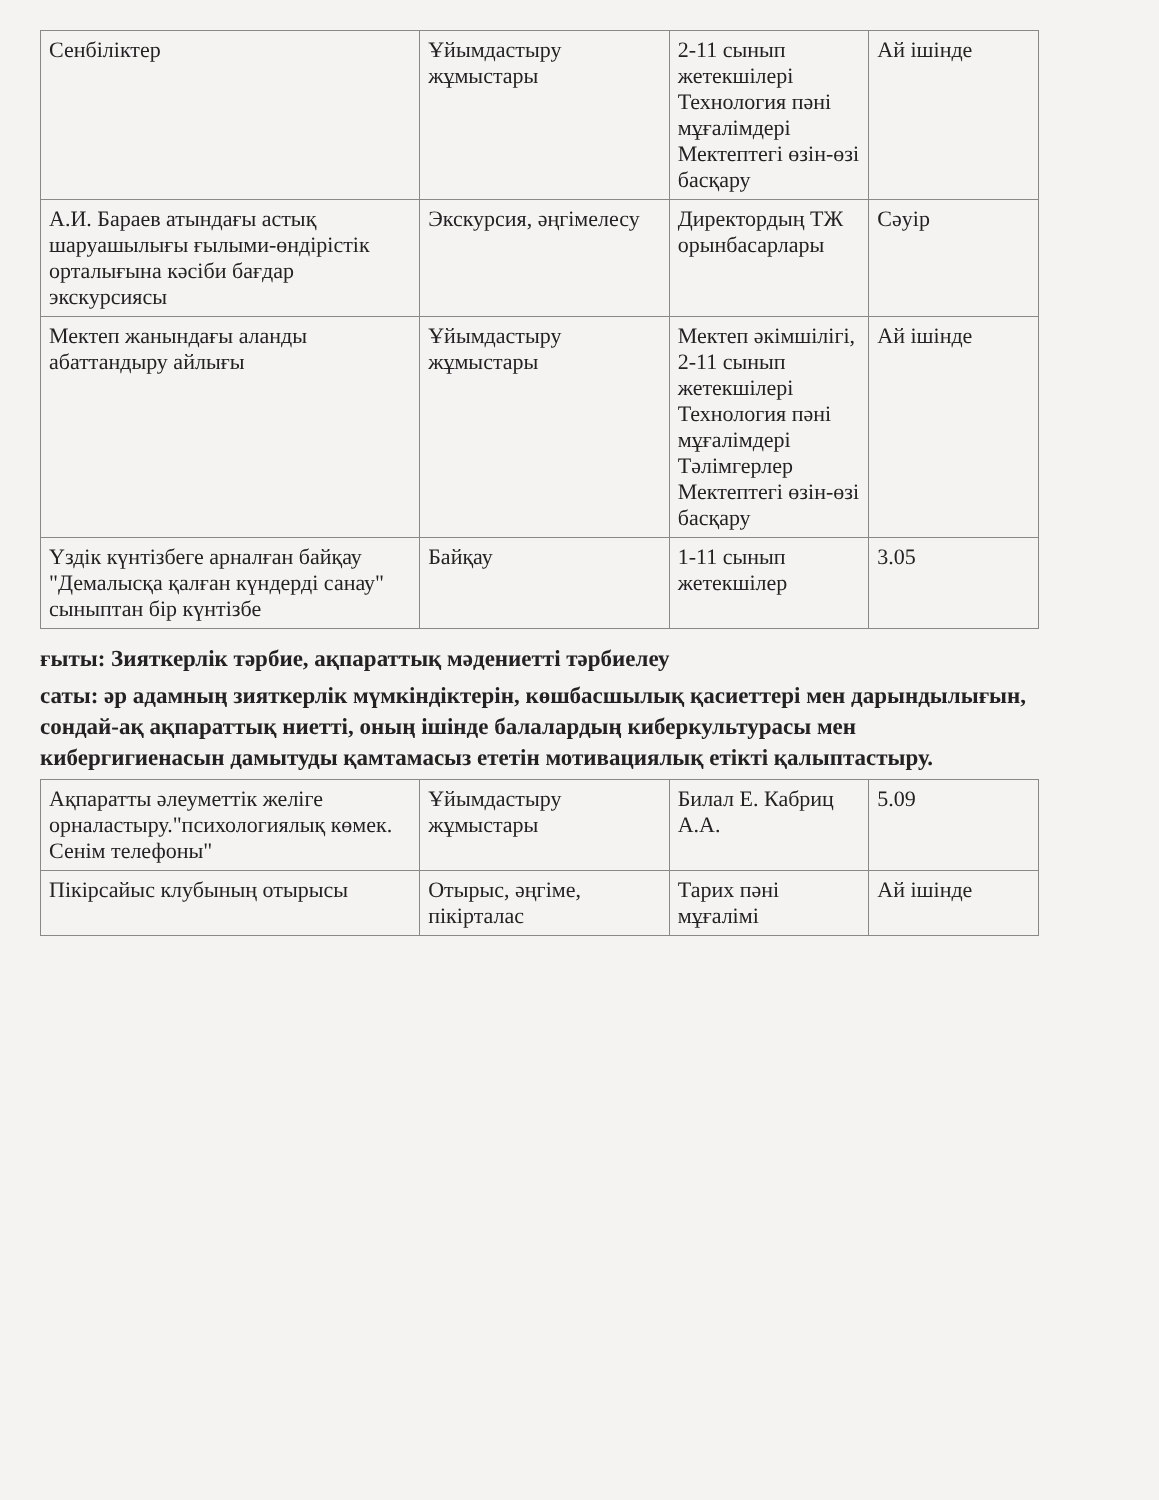| Сенбіліктер | Ұйымдастыру жұмыстары | 2-11 сынып жетекшілері Технология пәні мұғалімдері Мектептегі өзін-өзі басқару | Ай ішінде |
| А.И. Бараев атындағы астық шаруашылығы ғылыми-өндірістік орталығына кәсіби бағдар экскурсиясы | Экскурсия, әңгімелесу | Директордың ТЖ орынбасарлары | Сәуір |
| Мектеп жанындағы аланды абаттандыру айлығы | Ұйымдастыру жұмыстары | Мектеп әкімшілігі, 2-11 сынып жетекшілері Технология пәні мұғалімдері Тәлімгерлер Мектептегі өзін-өзі басқару | Ай ішінде |
| Үздік күнтізбеге арналған байқау "Демалысқа қалған күндерді санау" сыныптан бір күнтізбе | Байқау | 1-11 сынып жетекшілер | 3.05 |
ғыты: Зияткерлік тәрбие, ақпараттық мәдениетті тәрбиелеу
саты: әр адамның зияткерлік мүмкіндіктерін, көшбасшылық қасиеттері мен дарындылығын, сондай-ақ ақпараттық ниетті, оның ішінде балалардың киберкультурасы мен кибергигиенасын дамытуды қамтамасыз ететін мотивациялық етікті қалыптастыру.
| Ақпаратты әлеуметтік желіге орналастыру."психологиялық көмек. Сенім телефоны" | Ұйымдастыру жұмыстары | Билал Е. Кабриц А.А. | 5.09 |
| Пікірсайыс клубының отырысы | Отырыс, әңгіме, пікірталас | Тарих пәні мұғалімі | Ай ішінде |